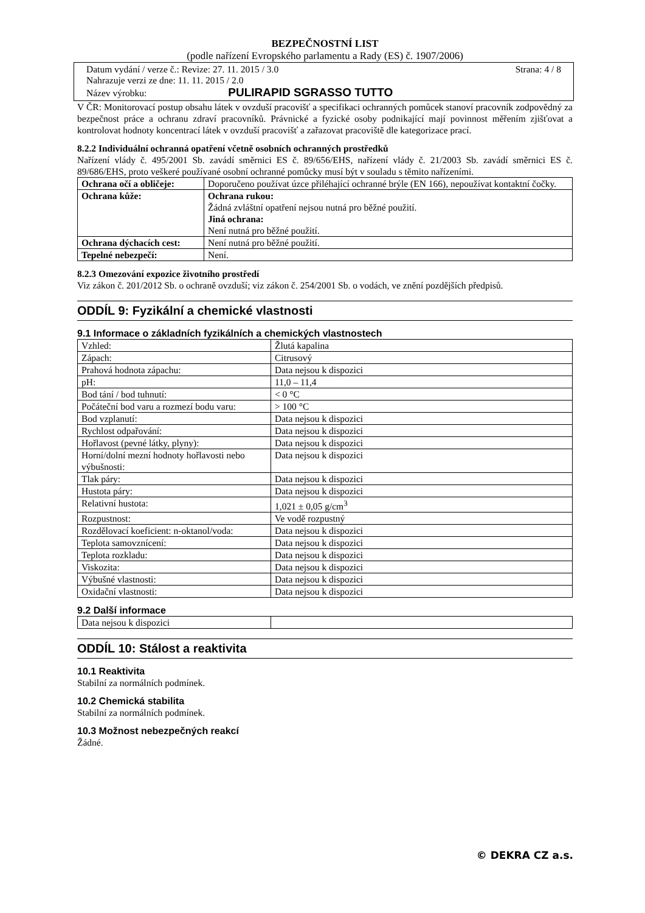BEZPEČNOSTNÍ LIST
(podle nařízení Evropského parlamentu a Rady (ES) č. 1907/2006)
Datum vydání / verze č.: Revize: 27. 11. 2015 / 3.0 Strana: 4 / 8
Nahrazuje verzi ze dne: 11. 11. 2015 / 2.0
Název výrobku: PULIRAPID SGRASSO TUTTO
V ČR: Monitorovací postup obsahu látek v ovzduší pracovišť a specifikaci ochranných pomůcek stanoví pracovník zodpovědný za bezpečnost práce a ochranu zdraví pracovníků. Právnické a fyzické osoby podnikající mají povinnost měřením zjišťovat a kontrolovat hodnoty koncentrací látek v ovzduší pracovišť a zařazovat pracoviště dle kategorizace prací.
8.2.2 Individuální ochranná opatření včetně osobních ochranných prostředků
Nařízení vlády č. 495/2001 Sb. zavádí směrnici ES č. 89/656/EHS, nařízení vlády č. 21/2003 Sb. zavádí směrnici ES č. 89/686/EHS, proto veškeré používané osobní ochranné pomůcky musí být v souladu s těmito nařízeními.
| Ochrana očí a obličeje: | Doporučeno používat úzce přiléhající ochranné brýle (EN 166), nepoužívat kontaktní čočky. |
| Ochrana kůže: | Ochrana rukou: Žádná zvláštní opatření nejsou nutná pro běžné použití. Jiná ochrana: Není nutná pro běžné použití. |
| Ochrana dýchacích cest: | Není nutná pro běžné použití. |
| Tepelné nebezpečí: | Není. |
8.2.3 Omezování expozice životního prostředí
Viz zákon č. 201/2012 Sb. o ochraně ovzduší; viz zákon č. 254/2001 Sb. o vodách, ve znění pozdějších předpisů.
ODDÍL 9: Fyzikální a chemické vlastnosti
9.1 Informace o základních fyzikálních a chemických vlastnostech
| Vzhled: | Žlutá kapalina |
| Zápach: | Citrusový |
| Prahová hodnota zápachu: | Data nejsou k dispozici |
| pH: | 11,0 – 11,4 |
| Bod tání / bod tuhnutí: | < 0 °C |
| Počáteční bod varu a rozmezí bodu varu: | > 100 °C |
| Bod vzplanutí: | Data nejsou k dispozici |
| Rychlost odpařování: | Data nejsou k dispozici |
| Hořlavost (pevné látky, plyny): | Data nejsou k dispozici |
| Horní/dolní mezní hodnoty hořlavosti nebo výbušnosti: | Data nejsou k dispozici |
| Tlak páry: | Data nejsou k dispozici |
| Hustota páry: | Data nejsou k dispozici |
| Relativní hustota: | 1,021 ± 0,05 g/cm<sup>3</sup> |
| Rozpustnost: | Ve vodě rozpustný |
| Rozdělovací koeficient: n-oktanol/voda: | Data nejsou k dispozici |
| Teplota samovznícení: | Data nejsou k dispozici |
| Teplota rozkladu: | Data nejsou k dispozici |
| Viskozita: | Data nejsou k dispozici |
| Výbušné vlastnosti: | Data nejsou k dispozici |
| Oxidační vlastnosti: | Data nejsou k dispozici |
9.2 Další informace
| Data nejsou k dispozici | |
ODDÍL 10: Stálost a reaktivita
10.1 Reaktivita
Stabilní za normálních podmínek.
10.2 Chemická stabilita
Stabilní za normálních podmínek.
10.3 Možnost nebezpečných reakcí
Žádné.
© DEKRA CZ a.s.